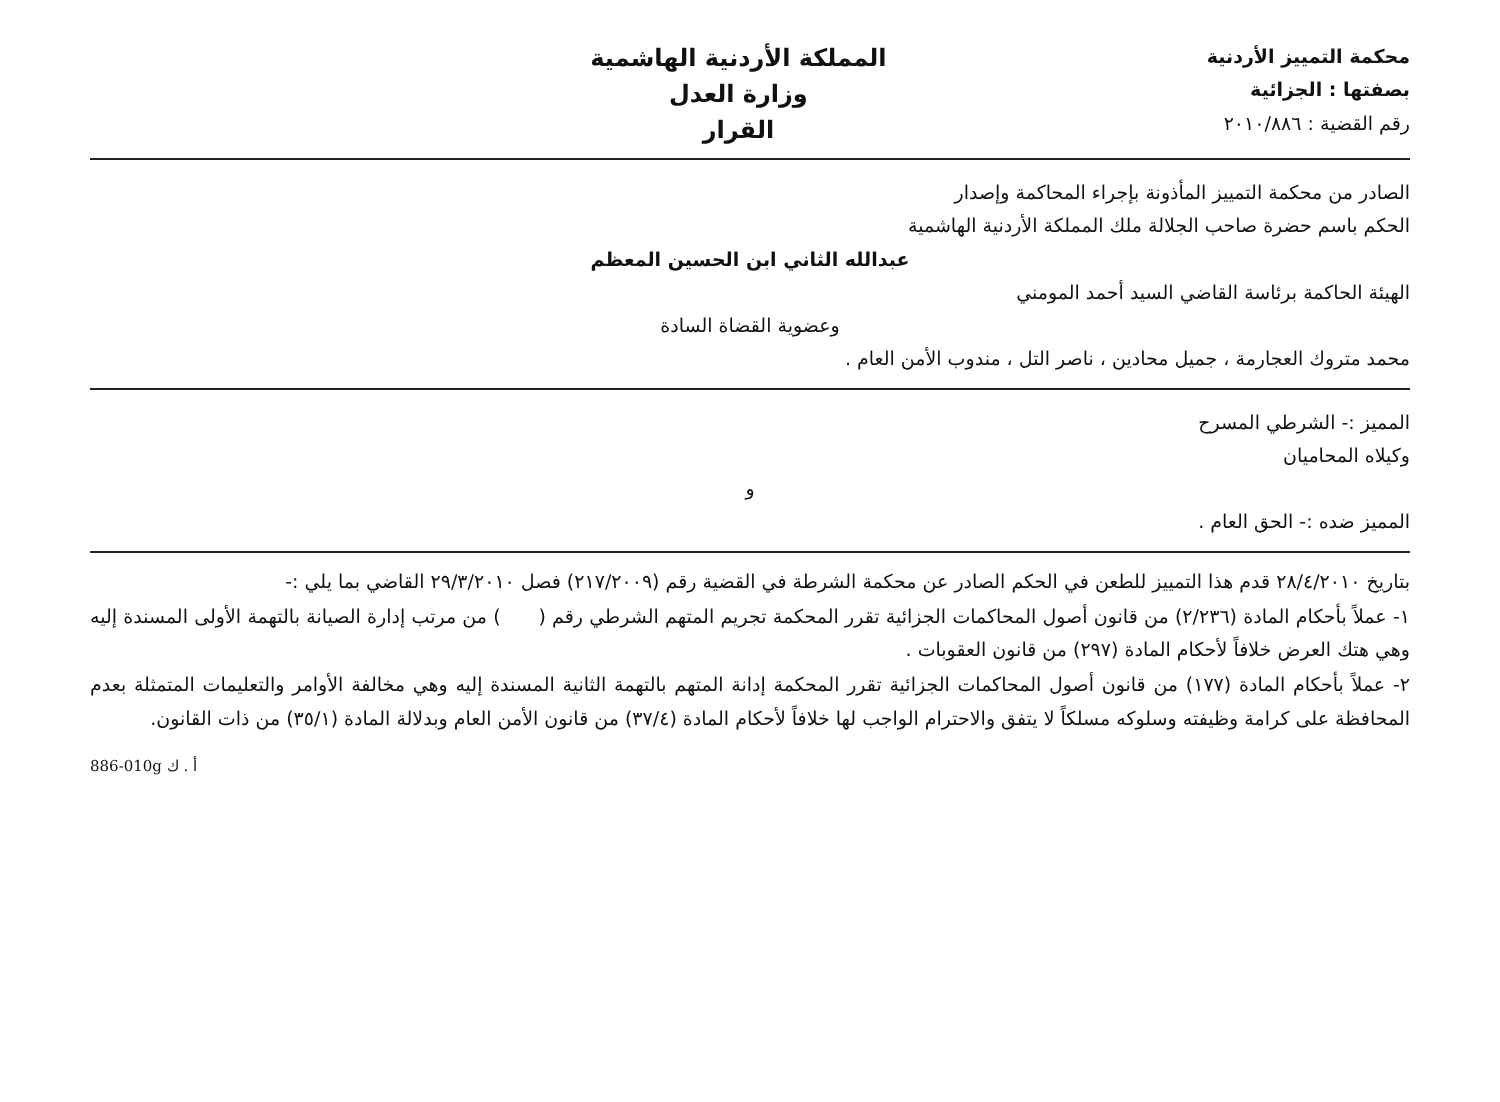محكمة التمييز الأردنية
بصفتها : الجزائية
رقم القضية : ٢٠١٠/٨٨٦
المملكة الأردنية الهاشمية
وزارة العدل
القرار
الصادر من محكمة التمييز المأذونة بإجراء المحاكمة وإصدار
الحكم باسم حضرة صاحب الجلالة ملك المملكة الأردنية الهاشمية
عبدالله الثاني ابن الحسين المعظم
الهيئة الحاكمة برئاسة القاضي السيد أحمد المومني
وعضوية القضاة السادة
محمد متروك العجارمة ، جميل محادين ، ناصر التل ، مندوب الأمن العام .
المميز :- الشرطي المسرح
وكيلاه المحاميان
و
المميز ضده :- الحق العام .
بتاريخ ٢٨/٤/٢٠١٠ قدم هذا التمييز للطعن في الحكم الصادر عن محكمة الشرطة في القضية رقم (٢١٧/٢٠٠٩) فصل ٢٩/٣/٢٠١٠ القاضي بما يلي :-
١- عملاً بأحكام المادة (٢/٢٣٦) من قانون أصول المحاكمات الجزائية تقرر المحكمة تجريم المتهم الشرطي رقم ( ) من مرتب إدارة الصيانة بالتهمة الأولى المسندة إليه وهي هتك العرض خلافاً لأحكام المادة (٢٩٧) من قانون العقوبات .
٢- عملاً بأحكام المادة (١٧٧) من قانون أصول المحاكمات الجزائية تقرر المحكمة إدانة المتهم بالتهمة الثانية المسندة إليه وهي مخالفة الأوامر والتعليمات المتمثلة بعدم المحافظة على كرامة وظيفته وسلوكه مسلكاً لا يتفق والاحترام الواجب لها خلافاً لأحكام المادة (٣٧/٤) من قانون الأمن العام وبدلالة المادة (٣٥/١) من ذات القانون.
886-010g أ . ك